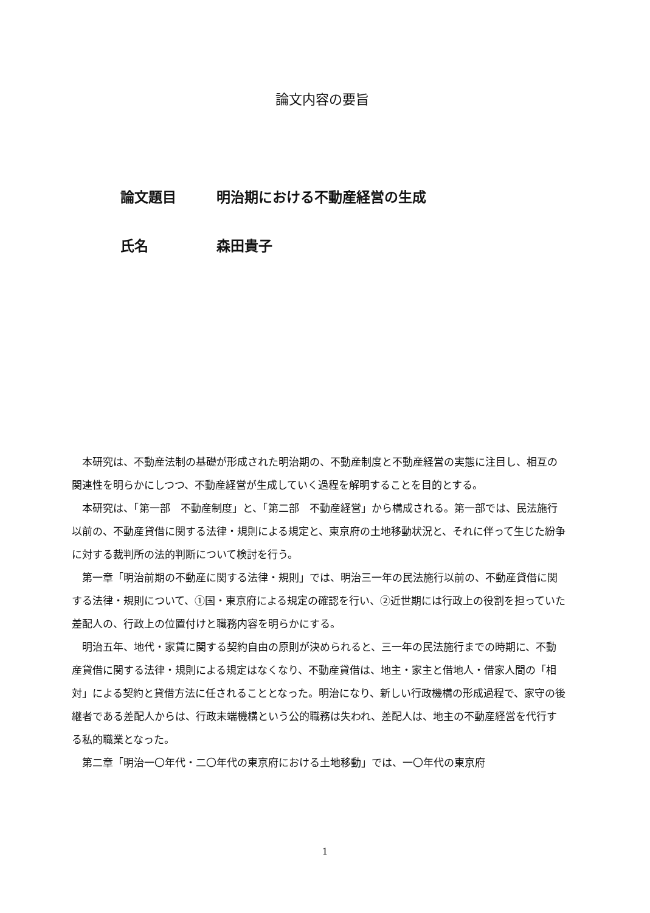論文内容の要旨
論文題目 明治期における不動産経営の生成
氏名 森田貴子
本研究は、不動産法制の基礎が形成された明治期の、不動産制度と不動産経営の実態に注目し、相互の関連性を明らかにしつつ、不動産経営が生成していく過程を解明することを目的とする。
本研究は、「第一部　不動産制度」と、「第二部　不動産経営」から構成される。第一部では、民法施行以前の、不動産貸借に関する法律・規則による規定と、東京府の土地移動状況と、それに伴って生じた紛争に対する裁判所の法的判断について検討を行う。
第一章「明治前期の不動産に関する法律・規則」では、明治三一年の民法施行以前の、不動産貸借に関する法律・規則について、①国・東京府による規定の確認を行い、②近世期には行政上の役割を担っていた差配人の、行政上の位置付けと職務内容を明らかにする。
明治五年、地代・家賃に関する契約自由の原則が決められると、三一年の民法施行までの時期に、不動産貸借に関する法律・規則による規定はなくなり、不動産貸借は、地主・家主と借地人・借家人間の「相対」による契約と貸借方法に任されることとなった。明治になり、新しい行政機構の形成過程で、家守の後継者である差配人からは、行政末端機構という公的職務は失われ、差配人は、地主の不動産経営を代行する私的職業となった。
第二章「明治一〇年代・二〇年代の東京府における土地移動」では、一〇年代の東京府
1